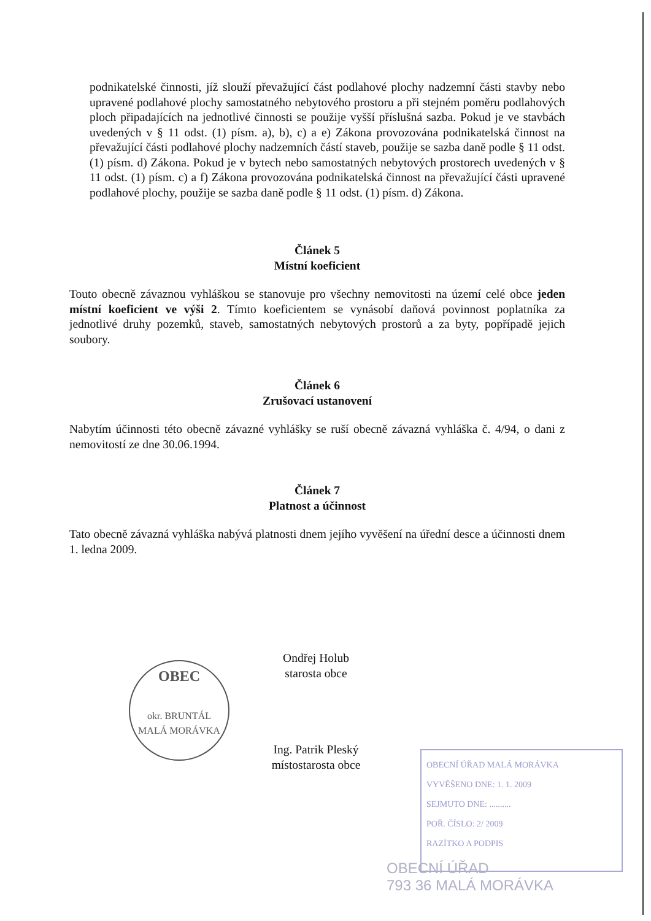podnikatelské činnosti, jíž slouží převažující část podlahové plochy nadzemní části stavby nebo upravené podlahové plochy samostatného nebytového prostoru a při stejném poměru podlahových ploch připadajících na jednotlivé činnosti se použije vyšší příslušná sazba. Pokud je ve stavbách uvedených v § 11 odst. (1) písm. a), b), c) a e) Zákona provozována podnikatelská činnost na převažující části podlahové plochy nadzemních částí staveb, použije se sazba daně podle § 11 odst. (1) písm. d) Zákona. Pokud je v bytech nebo samostatných nebytových prostorech uvedených v § 11 odst. (1) písm. c) a f) Zákona provozována podnikatelská činnost na převažující části upravené podlahové plochy, použije se sazba daně podle § 11 odst. (1) písm. d) Zákona.
Článek 5
Místní koeficient
Touto obecně závaznou vyhláškou se stanovuje pro všechny nemovitosti na území celé obce jeden místní koeficient ve výši 2. Tímto koeficientem se vynásobí daňová povinnost poplatníka za jednotlivé druhy pozemků, staveb, samostatných nebytových prostorů a za byty, popřípadě jejich soubory.
Článek 6
Zrušovací ustanovení
Nabytím účinnosti této obecně závazné vyhlášky se ruší obecně závazná vyhláška č. 4/94, o dani z nemovitostí ze dne 30.06.1994.
Článek 7
Platnost a účinnost
Tato obecně závazná vyhláška nabývá platnosti dnem jejího vyvěšení na úřední desce a účinnosti dnem 1. ledna 2009.
OBEC
okr. BRUNTÁL
MALÁ MORÁVKA
Ondřej Holub
starosta obce
Ing. Patrik Pleský
místostarosta obce
OBECNÍ ÚŘAD MALÁ MORÁVKA
VYVĚŠENO DNE: 1. 1. 2009
SEJMUTO DNE: ..........
POŘ. ČÍSLO: 2/ 2009
RAZÍTKO A PODPIS
OBECNÍ ÚŘAD
793 36 MALÁ MORÁVKA